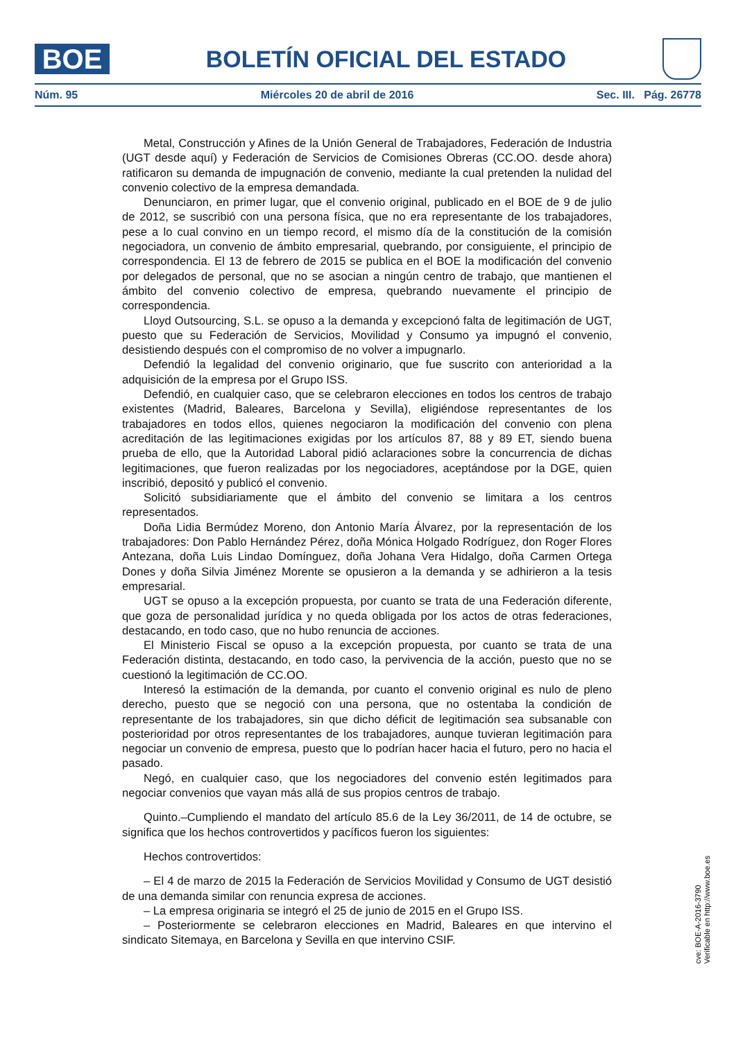BOE
BOLETÍN OFICIAL DEL ESTADO
Núm. 95 Miércoles 20 de abril de 2016 Sec. III. Pág. 26778
Metal, Construcción y Afines de la Unión General de Trabajadores, Federación de Industria (UGT desde aquí) y Federación de Servicios de Comisiones Obreras (CC.OO. desde ahora) ratificaron su demanda de impugnación de convenio, mediante la cual pretenden la nulidad del convenio colectivo de la empresa demandada.
Denunciaron, en primer lugar, que el convenio original, publicado en el BOE de 9 de julio de 2012, se suscribió con una persona física, que no era representante de los trabajadores, pese a lo cual convino en un tiempo record, el mismo día de la constitución de la comisión negociadora, un convenio de ámbito empresarial, quebrando, por consiguiente, el principio de correspondencia. El 13 de febrero de 2015 se publica en el BOE la modificación del convenio por delegados de personal, que no se asocian a ningún centro de trabajo, que mantienen el ámbito del convenio colectivo de empresa, quebrando nuevamente el principio de correspondencia.
Lloyd Outsourcing, S.L. se opuso a la demanda y excepcionó falta de legitimación de UGT, puesto que su Federación de Servicios, Movilidad y Consumo ya impugnó el convenio, desistiendo después con el compromiso de no volver a impugnarlo.
Defendió la legalidad del convenio originario, que fue suscrito con anterioridad a la adquisición de la empresa por el Grupo ISS.
Defendió, en cualquier caso, que se celebraron elecciones en todos los centros de trabajo existentes (Madrid, Baleares, Barcelona y Sevilla), eligiéndose representantes de los trabajadores en todos ellos, quienes negociaron la modificación del convenio con plena acreditación de las legitimaciones exigidas por los artículos 87, 88 y 89 ET, siendo buena prueba de ello, que la Autoridad Laboral pidió aclaraciones sobre la concurrencia de dichas legitimaciones, que fueron realizadas por los negociadores, aceptándose por la DGE, quien inscribió, depositó y publicó el convenio.
Solicitó subsidiariamente que el ámbito del convenio se limitara a los centros representados.
Doña Lidia Bermúdez Moreno, don Antonio María Álvarez, por la representación de los trabajadores: Don Pablo Hernández Pérez, doña Mónica Holgado Rodríguez, don Roger Flores Antezana, doña Luis Lindao Domínguez, doña Johana Vera Hidalgo, doña Carmen Ortega Dones y doña Silvia Jiménez Morente se opusieron a la demanda y se adhirieron a la tesis empresarial.
UGT se opuso a la excepción propuesta, por cuanto se trata de una Federación diferente, que goza de personalidad jurídica y no queda obligada por los actos de otras federaciones, destacando, en todo caso, que no hubo renuncia de acciones.
El Ministerio Fiscal se opuso a la excepción propuesta, por cuanto se trata de una Federación distinta, destacando, en todo caso, la pervivencia de la acción, puesto que no se cuestionó la legitimación de CC.OO.
Interesó la estimación de la demanda, por cuanto el convenio original es nulo de pleno derecho, puesto que se negoció con una persona, que no ostentaba la condición de representante de los trabajadores, sin que dicho déficit de legitimación sea subsanable con posterioridad por otros representantes de los trabajadores, aunque tuvieran legitimación para negociar un convenio de empresa, puesto que lo podrían hacer hacia el futuro, pero no hacia el pasado.
Negó, en cualquier caso, que los negociadores del convenio estén legitimados para negociar convenios que vayan más allá de sus propios centros de trabajo.
Quinto.–Cumpliendo el mandato del artículo 85.6 de la Ley 36/2011, de 14 de octubre, se significa que los hechos controvertidos y pacíficos fueron los siguientes:
Hechos controvertidos:
– El 4 de marzo de 2015 la Federación de Servicios Movilidad y Consumo de UGT desistió de una demanda similar con renuncia expresa de acciones.
– La empresa originaria se integró el 25 de junio de 2015 en el Grupo ISS.
– Posteriormente se celebraron elecciones en Madrid, Baleares en que intervino el sindicato Sitemaya, en Barcelona y Sevilla en que intervino CSIF.
cve: BOE-A-2016-3790
Verificable en http://www.boe.es